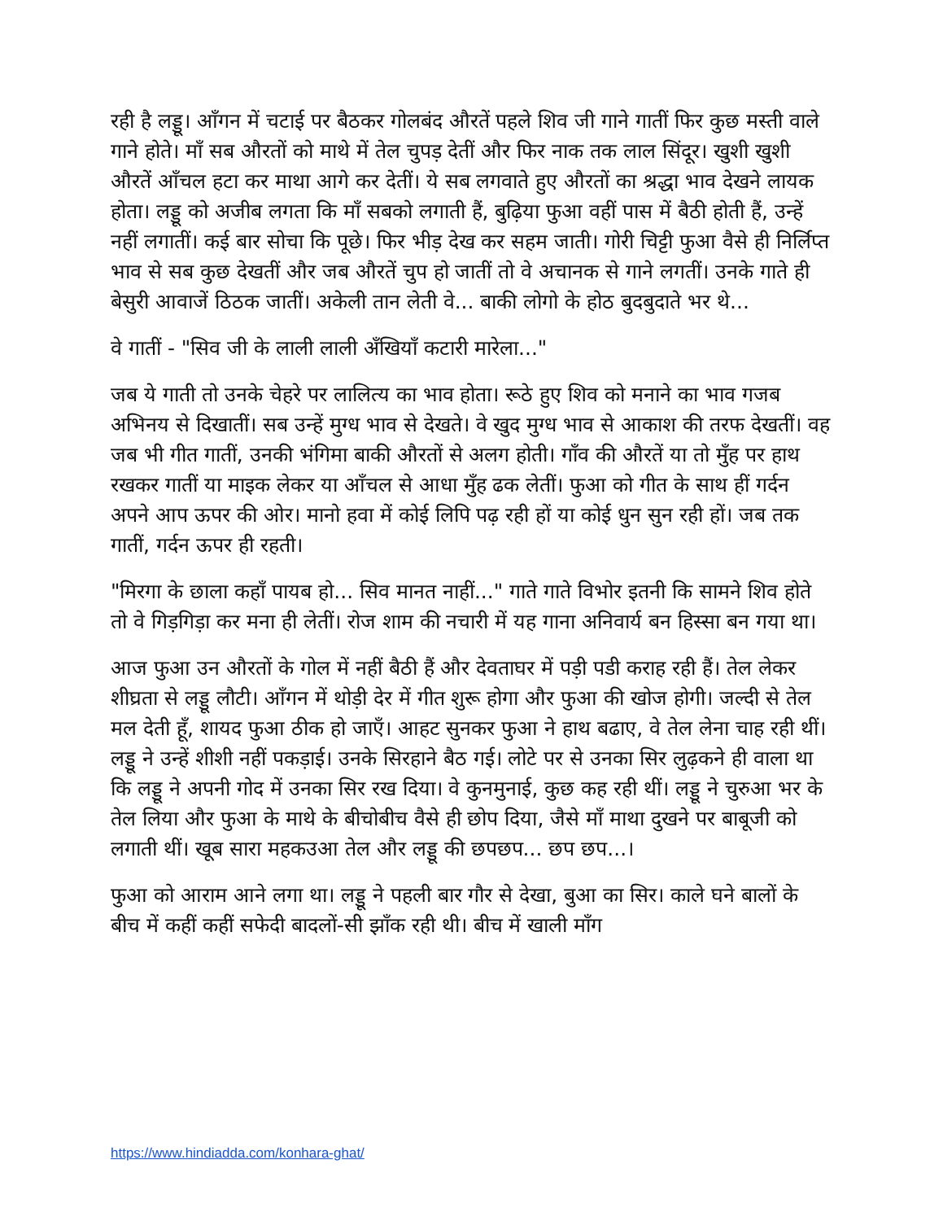रही है लड्डू। आँगन में चटाई पर बैठकर गोलबंद औरतें पहले शिव जी गाने गातीं फिर कुछ मस्ती वाले गाने होते। माँ सब औरतों को माथे में तेल चुपड़ देतीं और फिर नाक तक लाल सिंदूर। खुशी खुशी औरतें आँचल हटा कर माथा आगे कर देतीं। ये सब लगवाते हुए औरतों का श्रद्धा भाव देखने लायक होता। लड्डू को अजीब लगता कि माँ सबको लगाती हैं, बुढ़िया फुआ वहीं पास में बैठी होती हैं, उन्हें नहीं लगातीं। कई बार सोचा कि पूछे। फिर भीड़ देख कर सहम जाती। गोरी चिट्टी फुआ वैसे ही निर्लिप्त भाव से सब कुछ देखतीं और जब औरतें चुप हो जातीं तो वे अचानक से गाने लगतीं। उनके गाते ही बेसुरी आवाजें ठिठक जातीं। अकेली तान लेती वे... बाकी लोगो के होठ बुदबुदाते भर थे...
वे गातीं - "सिव जी के लाली लाली अँखियाँ कटारी मारेला..."
जब ये गाती तो उनके चेहरे पर लालित्य का भाव होता। रूठे हुए शिव को मनाने का भाव गजब अभिनय से दिखातीं। सब उन्हें मुग्ध भाव से देखते। वे खुद मुग्ध भाव से आकाश की तरफ देखतीं। वह जब भी गीत गातीं, उनकी भंगिमा बाकी औरतों से अलग होती। गाँव की औरतें या तो मुँह पर हाथ रखकर गातीं या माइक लेकर या आँचल से आधा मुँह ढक लेतीं। फुआ को गीत के साथ हीं गर्दन अपने आप ऊपर की ओर। मानो हवा में कोई लिपि पढ़ रही हों या कोई धुन सुन रही हों। जब तक गातीं, गर्दन ऊपर ही रहती।
"मिरगा के छाला कहाँ पायब हो... सिव मानत नाहीं..." गाते गाते विभोर इतनी कि सामने शिव होते तो वे गिड़गिड़ा कर मना ही लेतीं। रोज शाम की नचारी में यह गाना अनिवार्य बन हिस्सा बन गया था।
आज फुआ उन औरतों के गोल में नहीं बैठी हैं और देवताघर में पड़ी पडी कराह रही हैं। तेल लेकर शीघ्रता से लड्डू लौटी। आँगन में थोड़ी देर में गीत शुरू होगा और फुआ की खोज होगी। जल्दी से तेल मल देती हूँ, शायद फुआ ठीक हो जाएँ। आहट सुनकर फुआ ने हाथ बढाए, वे तेल लेना चाह रही थीं। लड्डू ने उन्हें शीशी नहीं पकड़ाई। उनके सिरहाने बैठ गई। लोटे पर से उनका सिर लुढ़कने ही वाला था कि लड्डू ने अपनी गोद में उनका सिर रख दिया। वे कुनमुनाई, कुछ कह रही थीं। लड्डू ने चुरुआ भर के तेल लिया और फुआ के माथे के बीचोबीच वैसे ही छोप दिया, जैसे माँ माथा दुखने पर बाबूजी को लगाती थीं। खूब सारा महकउआ तेल और लड्डू की छपछप... छप छप...।
फुआ को आराम आने लगा था। लड्डू ने पहली बार गौर से देखा, बुआ का सिर। काले घने बालों के बीच में कहीं कहीं सफेदी बादलों-सी झाँक रही थी। बीच में खाली माँग
https://www.hindiadda.com/konhara-ghat/